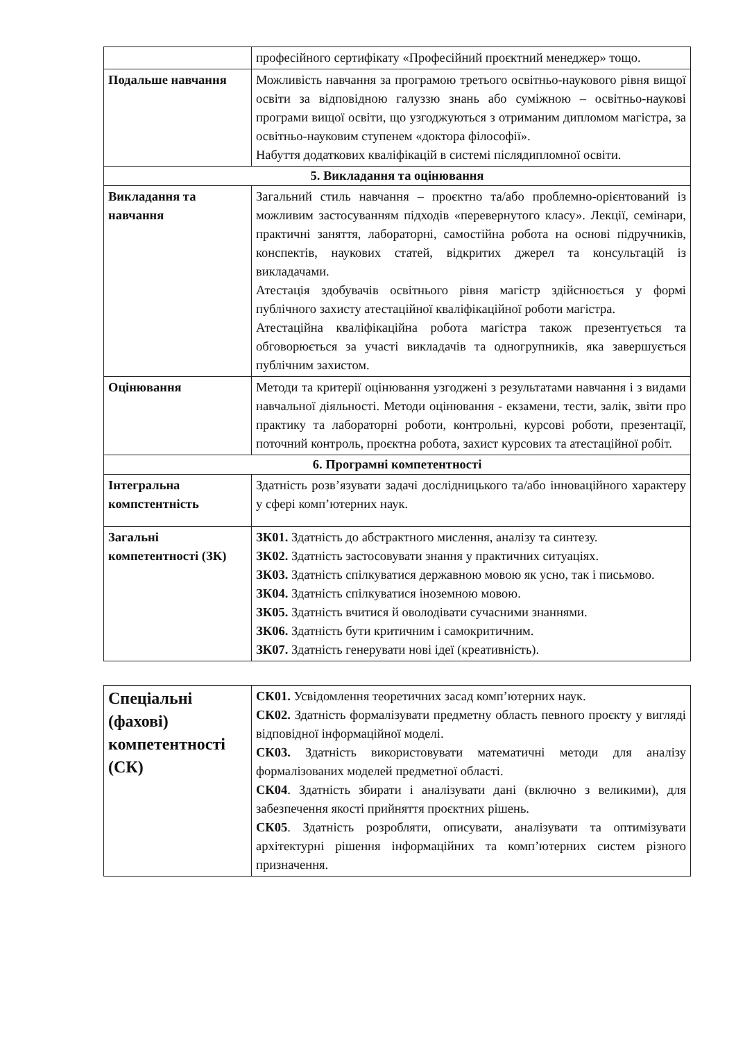| | професійного сертифікату «Професійний проєктний менеджер» тощо. |
| Подальше навчання | Можливість навчання за програмою третього освітньо-наукового рівня вищої освіти за відповідною галуззю знань або суміжною – освітньо-наукові програми вищої освіти, що узгоджуються з отриманим дипломом магістра, за освітньо-науковим ступенем «доктора філософії». Набуття додаткових кваліфікацій в системі післядипломної освіти. |
| 5. Викладання та оцінювання | |
| Викладання та навчання | Загальний стиль навчання – проєктно та/або проблемно-орієнтований із можливим застосуванням підходів «перевернутого класу». Лекції, семінари, практичні заняття, лабораторні, самостійна робота на основі підручників, конспектів, наукових статей, відкритих джерел та консультацій із викладачами. Атестація здобувачів освітнього рівня магістр здійснюється у формі публічного захисту атестаційної кваліфікаційної роботи магістра. Атестаційна кваліфікаційна робота магістра також презентується та обговорюється за участі викладачів та одногрупників, яка завершується публічним захистом. |
| Оцінювання | Методи та критерії оцінювання узгоджені з результатами навчання і з видами навчальної діяльності. Методи оцінювання - екзамени, тести, залік, звіти про практику та лабораторні роботи, контрольні, курсові роботи, презентації, поточний контроль, проєктна робота, захист курсових та атестаційної робіт. |
| 6. Програмні компетентності | |
| Інтегральна компстентність | Здатність розв’язувати задачі дослідницького та/або інноваційного характеру у сфері комп’ютерних наук. |
| Загальні компетентності (ЗК) | ЗК01. Здатність до абстрактного мислення, аналізу та синтезу. ЗК02. Здатність застосовувати знання у практичних ситуаціях. ЗК03. Здатність спілкуватися державною мовою як усно, так і письмово. ЗК04. Здатність спілкуватися іноземною мовою. ЗК05. Здатність вчитися й оволодівати сучасними знаннями. ЗК06. Здатність бути критичним і самокритичним. ЗК07. Здатність генерувати нові ідеї (креативність). |
| Спеціальні (фахові) компетентності (СК) | СК01. Усвідомлення теоретичних засад комп’ютерних наук. СК02. Здатність формалізувати предметну область певного проєкту у вигляді відповідної інформаційної моделі. СК03. Здатність використовувати математичні методи для аналізу формалізованих моделей предметної області. СК04 . Здатність збирати і аналізувати дані (включно з великими), для забезпечення якості прийняття проєктних рішень. СК05 . Здатність розробляти, описувати, аналізувати та оптимізувати архітектурні рішення інформаційних та комп’ютерних систем різного призначення. |